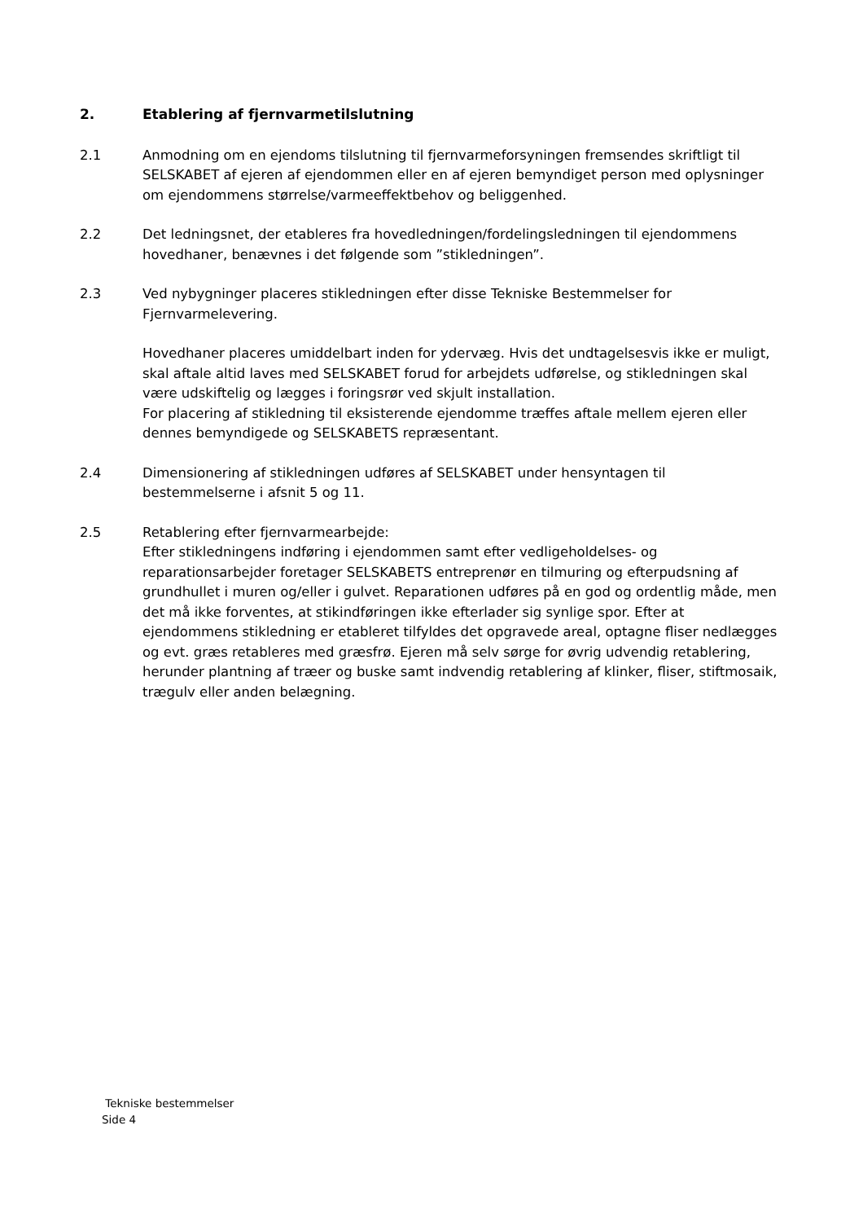2. Etablering af fjernvarmetilslutning
2.1 Anmodning om en ejendoms tilslutning til fjernvarmeforsyningen fremsendes skriftligt til SELSKABET af ejeren af ejendommen eller en af ejeren bemyndiget person med oplysninger om ejendommens størrelse/varmeeffektbehov og beliggenhed.
2.2 Det ledningsnet, der etableres fra hovedledningen/fordelingsledningen til ejendommens hovedhaner, benævnes i det følgende som ”stikledningen”.
2.3 Ved nybygninger placeres stikledningen efter disse Tekniske Bestemmelser for Fjernvarmelevering.
Hovedhaner placeres umiddelbart inden for ydervæg. Hvis det undtagelsesvis ikke er muligt, skal aftale altid laves med SELSKABET forud for arbejdets udførelse, og stikledningen skal være udskiftelig og lægges i foringsrør ved skjult installation.
For placering af stikledning til eksisterende ejendomme træffes aftale mellem ejeren eller dennes bemyndigede og SELSKABETS repræsentant.
2.4 Dimensionering af stikledningen udføres af SELSKABET under hensyntagen til bestemmelserne i afsnit 5 og 11.
2.5 Retablering efter fjernvarmearbejde:
Efter stikledningens indføring i ejendommen samt efter vedligeholdelses- og reparationsarbejder foretager SELSKABETS entreprenør en tilmuring og efterpudsning af grundhullet i muren og/eller i gulvet. Reparationen udføres på en god og ordentlig måde, men det må ikke forventes, at stikindføringen ikke efterlader sig synlige spor. Efter at ejendommens stikledning er etableret tilfyldes det opgravede areal, optagne fliser nedlægges og evt. græs retableres med græsfrø. Ejeren må selv sørge for øvrig udvendig retablering, herunder plantning af træer og buske samt indvendig retablering af klinker, fliser, stiftmosaik, trægulv eller anden belægning.
Tekniske bestemmelser
Side 4